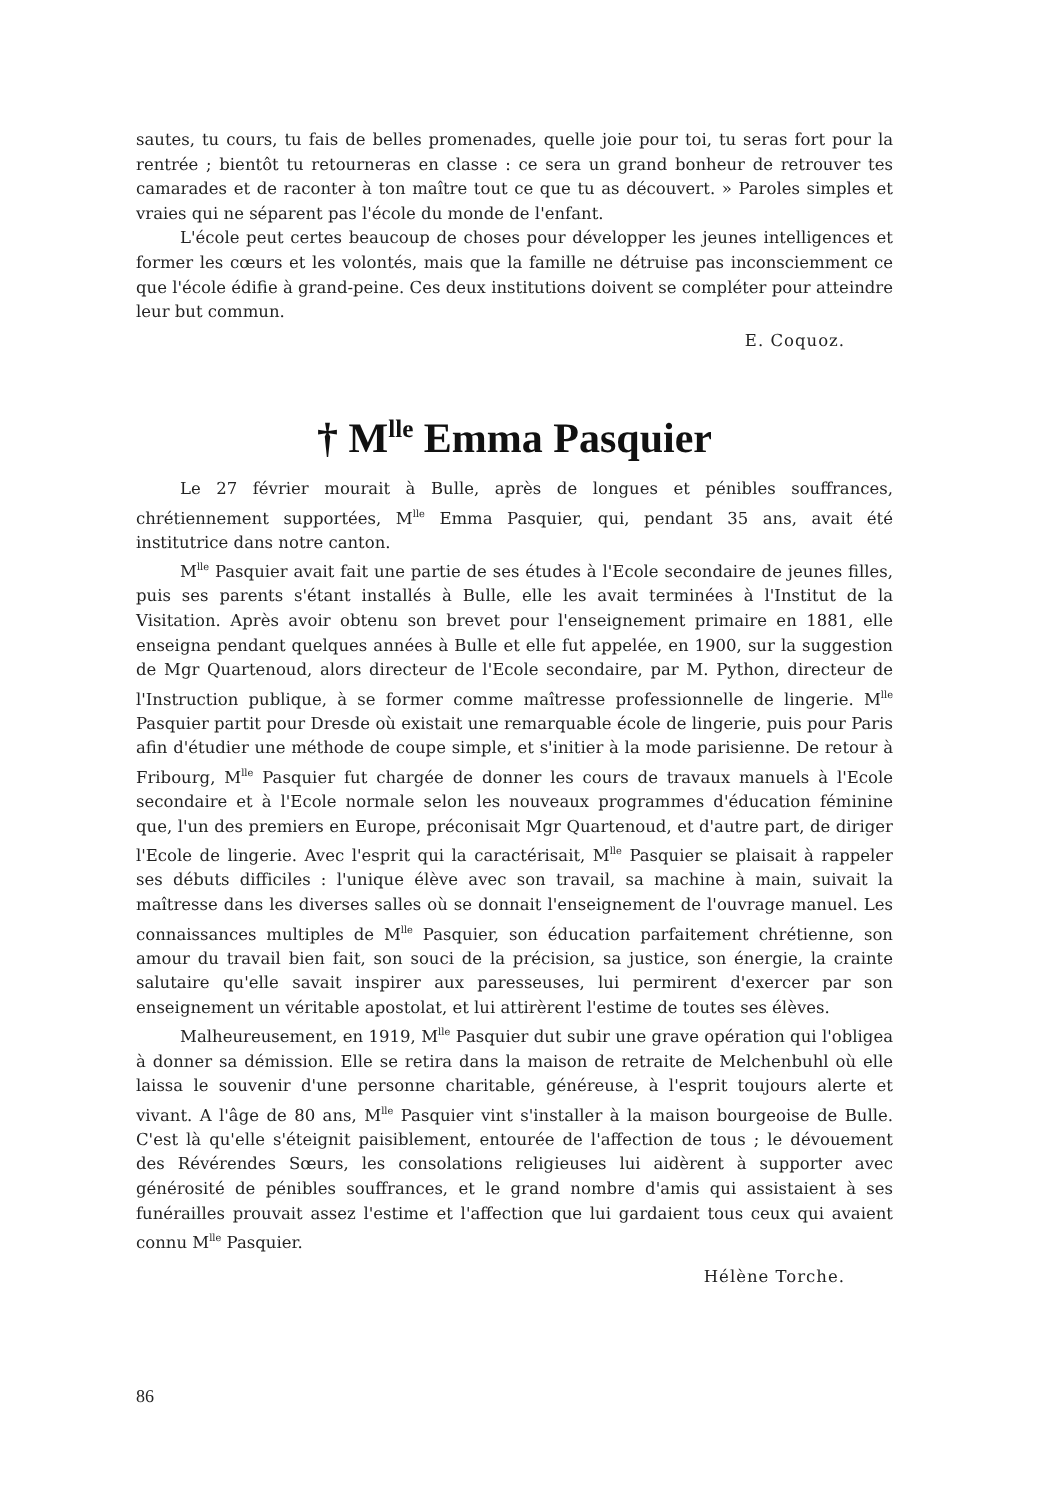sautes, tu cours, tu fais de belles promenades, quelle joie pour toi, tu seras fort pour la rentrée ; bientôt tu retourneras en classe : ce sera un grand bonheur de retrouver tes camarades et de raconter à ton maître tout ce que tu as découvert. » Paroles simples et vraies qui ne séparent pas l'école du monde de l'enfant.
L'école peut certes beaucoup de choses pour développer les jeunes intelligences et former les cœurs et les volontés, mais que la famille ne détruise pas inconsciemment ce que l'école édifie à grand-peine. Ces deux institutions doivent se compléter pour atteindre leur but commun.
E. Coquoz.
† M<sup>lle</sup> Emma Pasquier
Le 27 février mourait à Bulle, après de longues et pénibles souffrances, chrétiennement supportées, M<sup>lle</sup> Emma Pasquier, qui, pendant 35 ans, avait été institutrice dans notre canton.
M<sup>lle</sup> Pasquier avait fait une partie de ses études à l'Ecole secondaire de jeunes filles, puis ses parents s'étant installés à Bulle, elle les avait terminées à l'Institut de la Visitation. Après avoir obtenu son brevet pour l'enseignement primaire en 1881, elle enseigna pendant quelques années à Bulle et elle fut appelée, en 1900, sur la suggestion de Mgr Quartenoud, alors directeur de l'Ecole secondaire, par M. Python, directeur de l'Instruction publique, à se former comme maîtresse professionnelle de lingerie. M<sup>lle</sup> Pasquier partit pour Dresde où existait une remarquable école de lingerie, puis pour Paris afin d'étudier une méthode de coupe simple, et s'initier à la mode parisienne. De retour à Fribourg, M<sup>lle</sup> Pasquier fut chargée de donner les cours de travaux manuels à l'Ecole secondaire et à l'Ecole normale selon les nouveaux programmes d'éducation féminine que, l'un des premiers en Europe, préconisait Mgr Quartenoud, et d'autre part, de diriger l'Ecole de lingerie. Avec l'esprit qui la caractérisait, M<sup>lle</sup> Pasquier se plaisait à rappeler ses débuts difficiles : l'unique élève avec son travail, sa machine à main, suivait la maîtresse dans les diverses salles où se donnait l'enseignement de l'ouvrage manuel. Les connaissances multiples de M<sup>lle</sup> Pasquier, son éducation parfaitement chrétienne, son amour du travail bien fait, son souci de la précision, sa justice, son énergie, la crainte salutaire qu'elle savait inspirer aux paresseuses, lui permirent d'exercer par son enseignement un véritable apostolat, et lui attirèrent l'estime de toutes ses élèves.
Malheureusement, en 1919, M<sup>lle</sup> Pasquier dut subir une grave opération qui l'obligea à donner sa démission. Elle se retira dans la maison de retraite de Melchenbuhl où elle laissa le souvenir d'une personne charitable, généreuse, à l'esprit toujours alerte et vivant. A l'âge de 80 ans, M<sup>lle</sup> Pasquier vint s'installer à la maison bourgeoise de Bulle. C'est là qu'elle s'éteignit paisiblement, entourée de l'affection de tous ; le dévouement des Révérendes Sœurs, les consolations religieuses lui aidèrent à supporter avec générosité de pénibles souffrances, et le grand nombre d'amis qui assistaient à ses funérailles prouvait assez l'estime et l'affection que lui gardaient tous ceux qui avaient connu M<sup>lle</sup> Pasquier.
Hélène Torche.
86